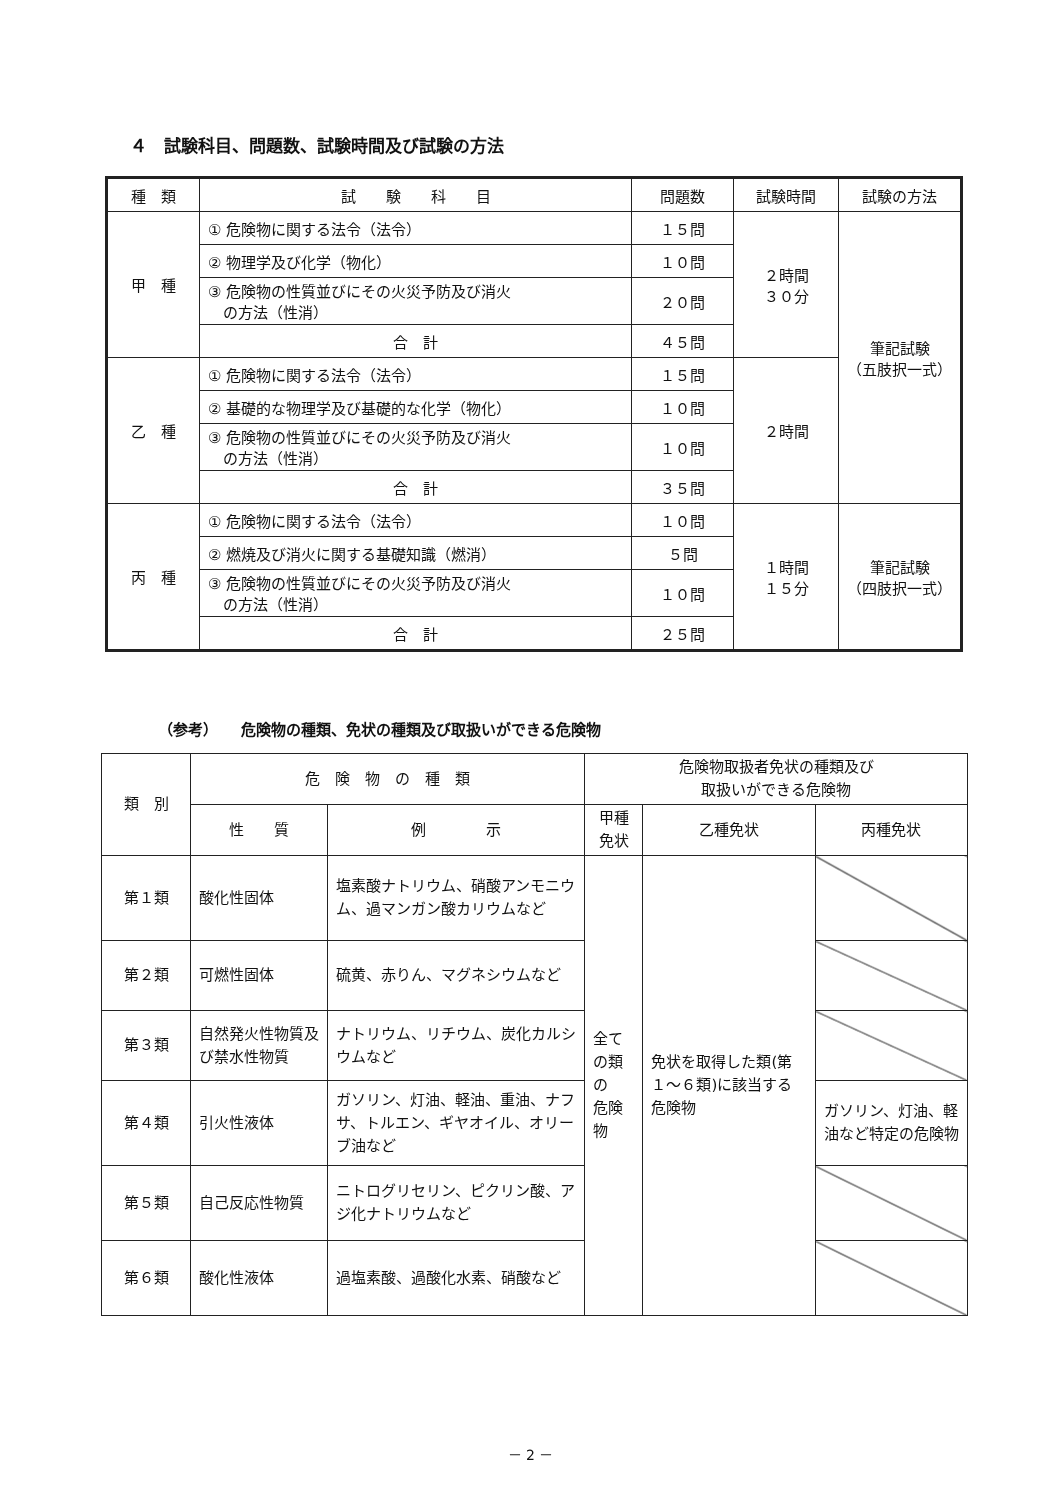４　試験科目、問題数、試験時間及び試験の方法
| 種 類 | 試 験 科 目 | 問題数 | 試験時間 | 試験の方法 |
| --- | --- | --- | --- | --- |
| 甲 種 | ① 危険物に関する法令（法令） | １５問 | ２時間 ３０分 | 筆記試験 （五肢択一式） |
| | ② 物理学及び化学（物化） | １０問 | | |
| | ③ 危険物の性質並びにその火災予防及び消火 の方法（性消） | ２０問 | | |
| | 合 計 | ４５問 | | |
| 乙 種 | ① 危険物に関する法令（法令） | １５問 | ２時間 | |
| | ② 基礎的な物理学及び基礎的な化学（物化） | １０問 | | |
| | ③ 危険物の性質並びにその火災予防及び消火 の方法（性消） | １０問 | | |
| | 合 計 | ３５問 | | |
| 丙 種 | ① 危険物に関する法令（法令） | １０問 | １時間 １５分 | 筆記試験 （四肢択一式） |
| | ② 燃焼及び消火に関する基礎知識（燃消） | ５問 | | |
| | ③ 危険物の性質並びにその火災予防及び消火 の方法（性消） | １０問 | | |
| | 合 計 | ２５問 | | |
（参考）　　危険物の種類、免状の種類及び取扱いができる危険物
| 類 別 | 危 険 物 の 種 類 | | 危険物取扱者免状の種類及び 取扱いができる危険物 | | |
| --- | --- | --- | --- | --- | --- |
| | 性 質 | 例 示 | 甲種免状 | 乙種免状 | 丙種免状 |
| 第１類 | 酸化性固体 | 塩素酸ナトリウム、硝酸アンモニウム、過マンガン酸カリウムなど | 全ての類の 危険物 | 免状を取得した類(第１～６類)に該当する危険物 | |
| 第２類 | 可燃性固体 | 硫黄、赤りん、マグネシウムなど | | | |
| 第３類 | 自然発火性物質及び禁水性物質 | ナトリウム、リチウム、炭化カルシウムなど | | | |
| 第４類 | 引火性液体 | ガソリン、灯油、軽油、重油、ナフサ、トルエン、ギヤオイル、オリーブ油など | | | ガソリン、灯油、軽油など特定の危険物 |
| 第５類 | 自己反応性物質 | ニトログリセリン、ピクリン酸、アジ化ナトリウムなど | | | |
| 第６類 | 酸化性液体 | 過塩素酸、過酸化水素、硝酸など | | | |
－ 2 －